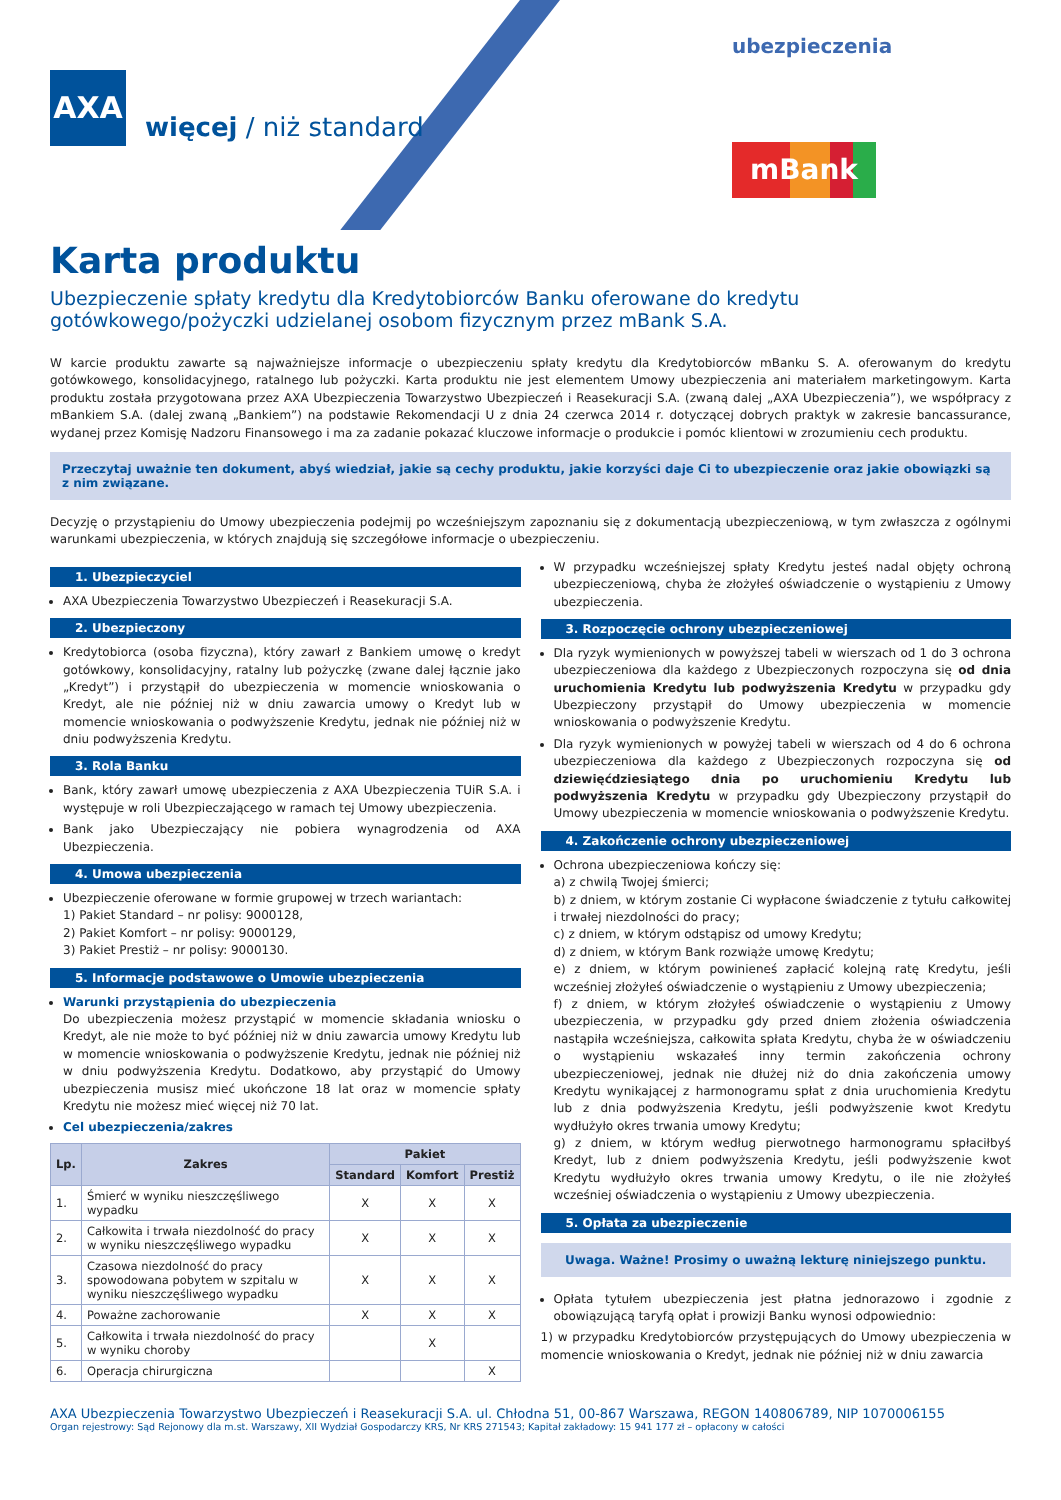AXA
więcej / niż standard
ubezpieczenia
mBank
Karta produktu
Ubezpieczenie spłaty kredytu dla Kredytobiorców Banku oferowane do kredytu gotówkowego/pożyczki udzielanej osobom fizycznym przez mBank S.A.
W karcie produktu zawarte są najważniejsze informacje o ubezpieczeniu spłaty kredytu dla Kredytobiorców mBanku S. A. oferowanym do kredytu gotówkowego, konsolidacyjnego, ratalnego lub pożyczki. Karta produktu nie jest elementem Umowy ubezpieczenia ani materiałem marketingowym. Karta produktu została przygotowana przez AXA Ubezpieczenia Towarzystwo Ubezpieczeń i Reasekuracji S.A. (zwaną dalej „AXA Ubezpieczenia”), we współpracy z mBankiem S.A. (dalej zwaną „Bankiem”) na podstawie Rekomendacji U z dnia 24 czerwca 2014 r. dotyczącej dobrych praktyk w zakresie bancassurance, wydanej przez Komisję Nadzoru Finansowego i ma za zadanie pokazać kluczowe informacje o produkcie i pomóc klientowi w zrozumieniu cech produktu.
Przeczytaj uważnie ten dokument, abyś wiedział, jakie są cechy produktu, jakie korzyści daje Ci to ubezpieczenie oraz jakie obowiązki są z nim związane.
Decyzję o przystąpieniu do Umowy ubezpieczenia podejmij po wcześniejszym zapoznaniu się z dokumentacją ubezpieczeniową, w tym zwłaszcza z ogólnymi warunkami ubezpieczenia, w których znajdują się szczegółowe informacje o ubezpieczeniu.
1. Ubezpieczyciel
AXA Ubezpieczenia Towarzystwo Ubezpieczeń i Reasekuracji S.A.
2. Ubezpieczony
Kredytobiorca (osoba fizyczna), który zawarł z Bankiem umowę o kredyt gotówkowy, konsolidacyjny, ratalny lub pożyczkę (zwane dalej łącznie jako „Kredyt”) i przystąpił do ubezpieczenia w momencie wnioskowania o Kredyt, ale nie później niż w dniu zawarcia umowy o Kredyt lub w momencie wnioskowania o podwyższenie Kredytu, jednak nie później niż w dniu podwyższenia Kredytu.
3. Rola Banku
Bank, który zawarł umowę ubezpieczenia z AXA Ubezpieczenia TUiR S.A. i występuje w roli Ubezpieczającego w ramach tej Umowy ubezpieczenia.
Bank jako Ubezpieczający nie pobiera wynagrodzenia od AXA Ubezpieczenia.
4. Umowa ubezpieczenia
Ubezpieczenie oferowane w formie grupowej w trzech wariantach:
1) Pakiet Standard – nr polisy: 9000128,
2) Pakiet Komfort – nr polisy: 9000129,
3) Pakiet Prestiż – nr polisy: 9000130.
5. Informacje podstawowe o Umowie ubezpieczenia
Warunki przystąpienia do ubezpieczenia
Do ubezpieczenia możesz przystąpić w momencie składania wniosku o Kredyt, ale nie może to być później niż w dniu zawarcia umowy Kredytu lub w momencie wnioskowania o podwyższenie Kredytu, jednak nie później niż w dniu podwyższenia Kredytu. Dodatkowo, aby przystąpić do Umowy ubezpieczenia musisz mieć ukończone 18 lat oraz w momencie spłaty Kredytu nie możesz mieć więcej niż 70 lat.
Cel ubezpieczenia/zakres
| Lp. | Zakres | Pakiet | | |
| --- | --- | --- | --- | --- |
| | | Standard | Komfort | Prestiż |
| 1. | Śmierć w wyniku nieszczęśliwego wypadku | X | X | X |
| 2. | Całkowita i trwała niezdolność do pracy w wyniku nieszczęśliwego wypadku | X | X | X |
| 3. | Czasowa niezdolność do pracy spowodowana pobytem w szpitalu w wyniku nieszczęśliwego wypadku | X | X | X |
| 4. | Poważne zachorowanie | X | X | X |
| 5. | Całkowita i trwała niezdolność do pracy w wyniku choroby | | X | |
| 6. | Operacja chirurgiczna | | | X |
W przypadku wcześniejszej spłaty Kredytu jesteś nadal objęty ochroną ubezpieczeniową, chyba że złożyłeś oświadczenie o wystąpieniu z Umowy ubezpieczenia.
3. Rozpoczęcie ochrony ubezpieczeniowej
Dla ryzyk wymienionych w powyższej tabeli w wierszach od 1 do 3 ochrona ubezpieczeniowa dla każdego z Ubezpieczonych rozpoczyna się od dnia uruchomienia Kredytu lub podwyższenia Kredytu w przypadku gdy Ubezpieczony przystąpił do Umowy ubezpieczenia w momencie wnioskowania o podwyższenie Kredytu.
Dla ryzyk wymienionych w powyżej tabeli w wierszach od 4 do 6 ochrona ubezpieczeniowa dla każdego z Ubezpieczonych rozpoczyna się od dziewięćdziesiątego dnia po uruchomieniu Kredytu lub podwyższenia Kredytu w przypadku gdy Ubezpieczony przystąpił do Umowy ubezpieczenia w momencie wnioskowania o podwyższenie Kredytu.
4. Zakończenie ochrony ubezpieczeniowej
Ochrona ubezpieczeniowa kończy się:
a) z chwilą Twojej śmierci;
b) z dniem, w którym zostanie Ci wypłacone świadczenie z tytułu całkowitej i trwałej niezdolności do pracy;
c) z dniem, w którym odstąpisz od umowy Kredytu;
d) z dniem, w którym Bank rozwiąże umowę Kredytu;
e) z dniem, w którym powinieneś zapłacić kolejną ratę Kredytu, jeśli wcześniej złożyłeś oświadczenie o wystąpieniu z Umowy ubezpieczenia;
f) z dniem, w którym złożyłeś oświadczenie o wystąpieniu z Umowy ubezpieczenia, w przypadku gdy przed dniem złożenia oświadczenia nastąpiła wcześniejsza, całkowita spłata Kredytu, chyba że w oświadczeniu o wystąpieniu wskazałeś inny termin zakończenia ochrony ubezpieczeniowej, jednak nie dłużej niż do dnia zakończenia umowy Kredytu wynikającej z harmonogramu spłat z dnia uruchomienia Kredytu lub z dnia podwyższenia Kredytu, jeśli podwyższenie kwot Kredytu wydłużyło okres trwania umowy Kredytu;
g) z dniem, w którym według pierwotnego harmonogramu spłaciłbyś Kredyt, lub z dniem podwyższenia Kredytu, jeśli podwyższenie kwot Kredytu wydłużyło okres trwania umowy Kredytu, o ile nie złożyłeś wcześniej oświadczenia o wystąpieniu z Umowy ubezpieczenia.
5. Opłata za ubezpieczenie
Uwaga. Ważne! Prosimy o uważną lekturę niniejszego punktu.
Opłata tytułem ubezpieczenia jest płatna jednorazowo i zgodnie z obowiązującą taryfą opłat i prowizji Banku wynosi odpowiednio:
1) w przypadku Kredytobiorców przystępujących do Umowy ubezpieczenia w momencie wnioskowania o Kredyt, jednak nie później niż w dniu zawarcia
AXA Ubezpieczenia Towarzystwo Ubezpieczeń i Reasekuracji S.A. ul. Chłodna 51, 00-867 Warszawa, REGON 140806789, NIP 1070006155
Organ rejestrowy: Sąd Rejonowy dla m.st. Warszawy, XII Wydział Gospodarczy KRS, Nr KRS 271543; Kapitał zakładowy: 15 941 177 zł – opłacony w całości